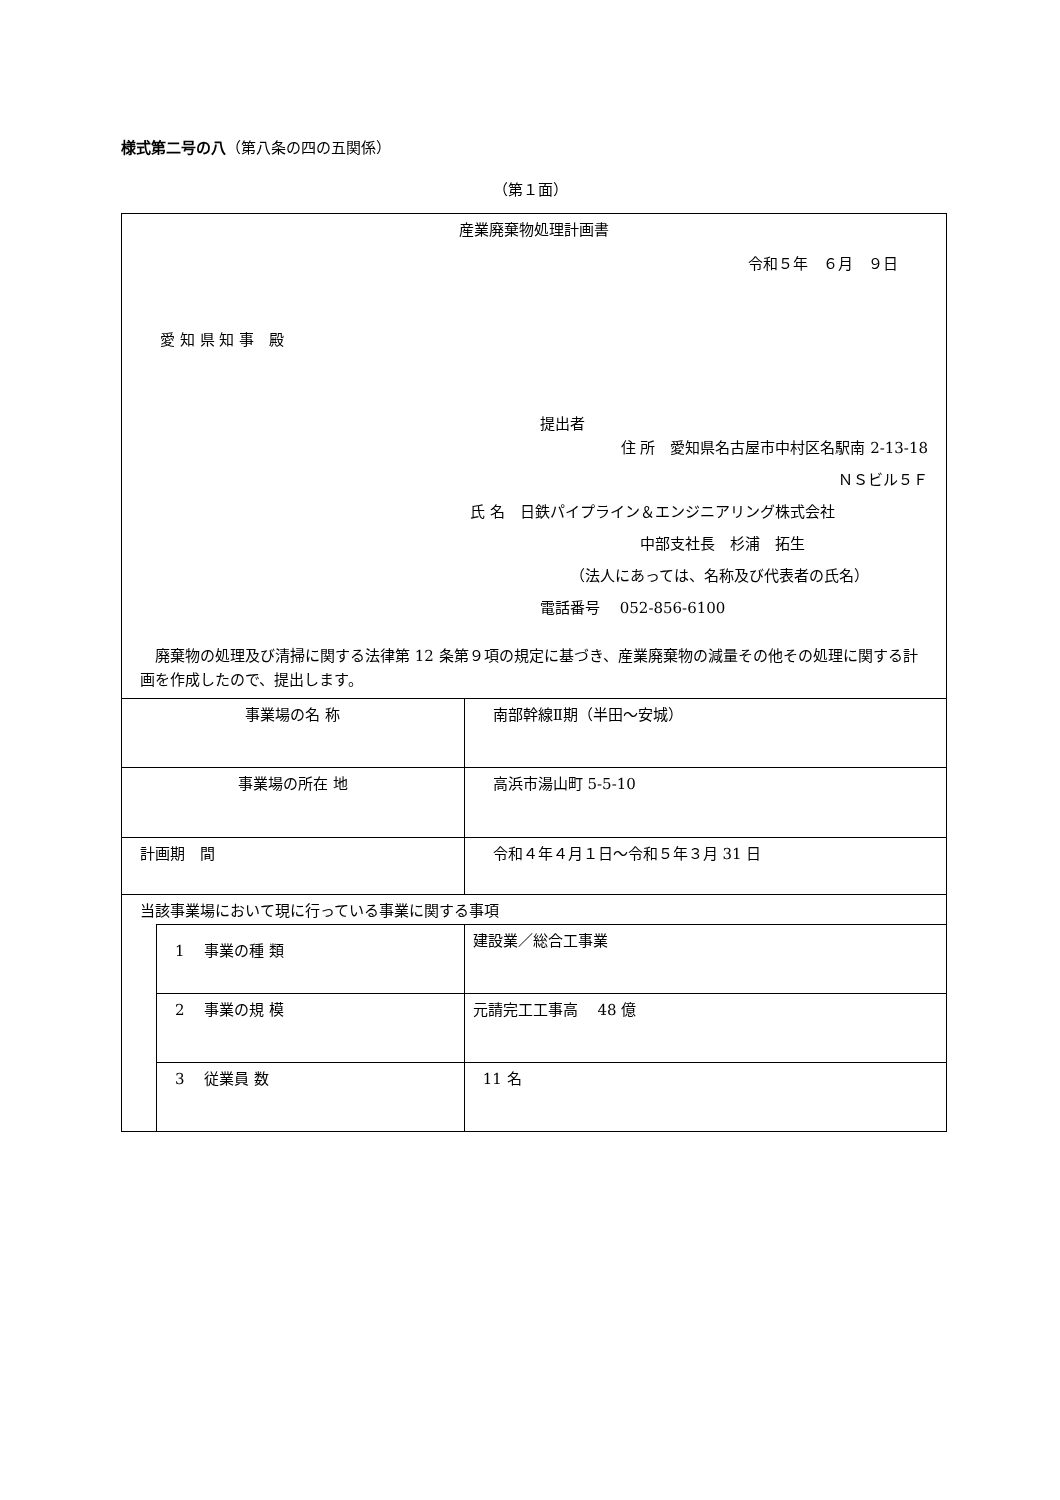様式第二号の八（第八条の四の五関係）
（第１面）
| 産業廃棄物処理計画書 令和５年 ６月 ９日 愛 知 県 知 事 殿 提出者 住 所 愛知県名古屋市中村区名駅南 2-13-18 ＮＳビル５Ｆ 氏 名 日鉄パイプライン＆エンジニアリング株式会社 中部支社長 杉浦 拓生 （法人にあっては、名称及び代表者の氏名） 電話番号 052-856-6100 廃棄物の処理及び清掃に関する法律第 12 条第９項の規定に基づき、産業廃棄物の減量その他その処理に関する計画を作成したので、提出します。 | | |
| 事業場の名 称 | | 南部幹線Ⅱ期（半田〜安城） |
| 事業場の所在 地 | | 高浜市湯山町 5-5-10 |
| 計画期 間 | | 令和４年４月１日〜令和５年３月 31 日 |
| 当該事業場において現に行っている事業に関する事項 | | |
| | 1 事業の種 類 | 建設業／総合工事業 |
| | 2 事業の規 模 | 元請完工工事高 48 億 |
| | 3 従業員 数 | 11 名 |